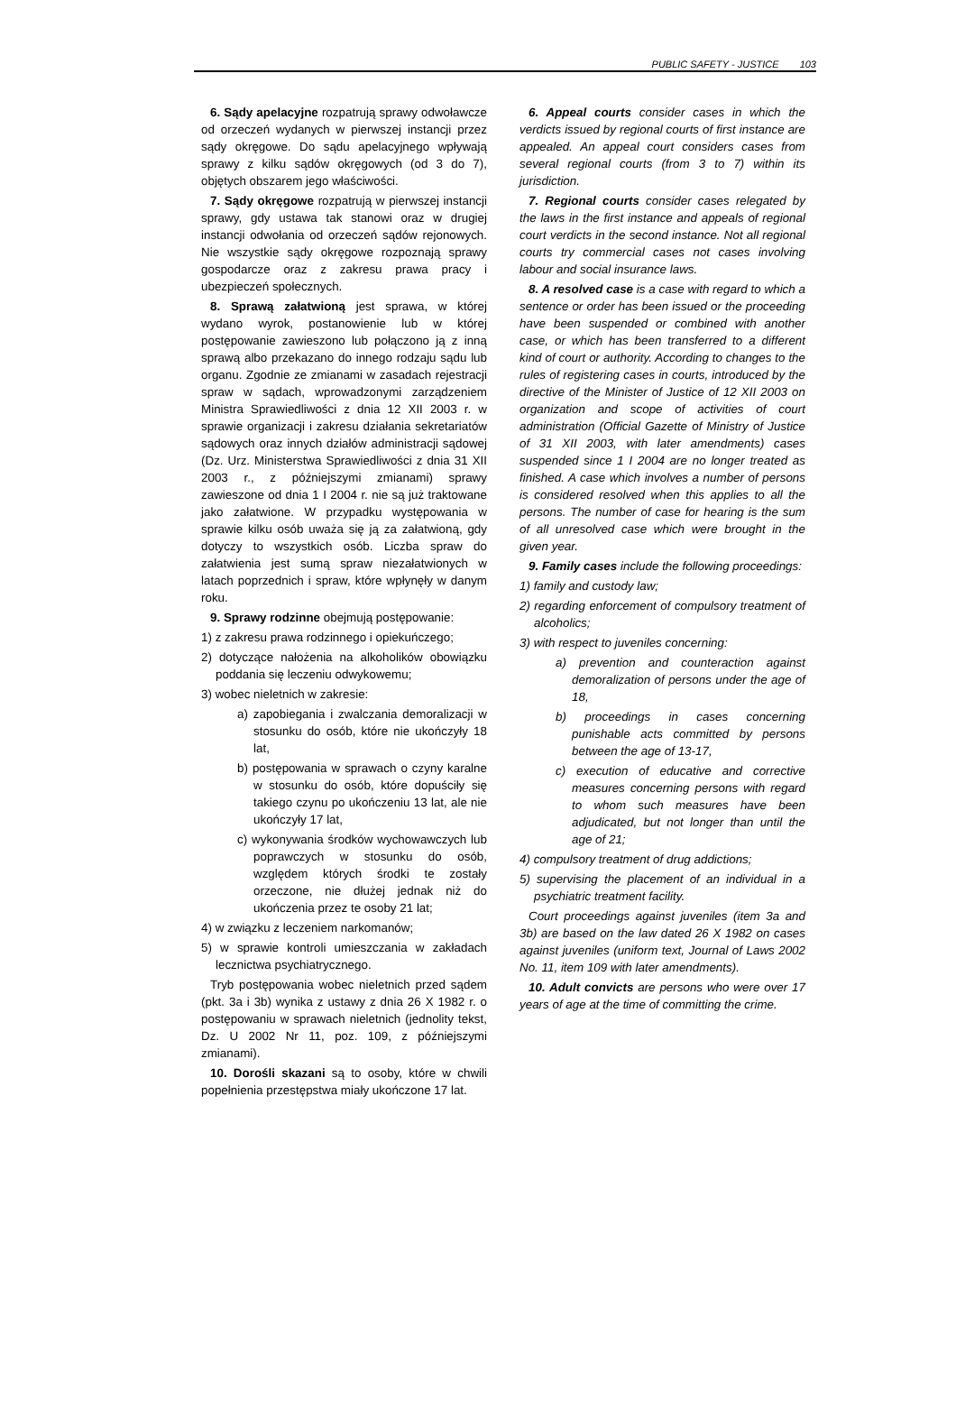PUBLIC SAFETY - JUSTICE 103
6. Sądy apelacyjne rozpatrują sprawy odwoławcze od orzeczeń wydanych w pierwszej instancji przez sądy okręgowe. Do sądu apelacyjnego wpływają sprawy z kilku sądów okręgowych (od 3 do 7), objętych obszarem jego właściwości.
7. Sądy okręgowe rozpatrują w pierwszej instancji sprawy, gdy ustawa tak stanowi oraz w drugiej instancji odwołania od orzeczeń sądów rejonowych. Nie wszystkie sądy okręgowe rozpoznają sprawy gospodarcze oraz z zakresu prawa pracy i ubezpieczeń społecznych.
8. Sprawą załatwioną jest sprawa, w której wydano wyrok, postanowienie lub w której postępowanie zawieszono lub połączono ją z inną sprawą albo przekazano do innego rodzaju sądu lub organu. Zgodnie ze zmianami w zasadach rejestracji spraw w sądach, wprowadzonymi zarządzeniem Ministra Sprawiedliwości z dnia 12 XII 2003 r. w sprawie organizacji i zakresu działania sekretariatów sądowych oraz innych działów administracji sądowej (Dz. Urz. Ministerstwa Sprawiedliwości z dnia 31 XII 2003 r., z późniejszymi zmianami) sprawy zawieszone od dnia 1 I 2004 r. nie są już traktowane jako załatwione. W przypadku występowania w sprawie kilku osób uważa się ją za załatwioną, gdy dotyczy to wszystkich osób. Liczba spraw do załatwienia jest sumą spraw niezałatwionych w latach poprzednich i spraw, które wpłynęły w danym roku.
9. Sprawy rodzinne obejmują postępowanie:
1) z zakresu prawa rodzinnego i opiekuńczego;
2) dotyczące nałożenia na alkoholików obowiązku poddania się leczeniu odwykowemu;
3) wobec nieletnich w zakresie:
a) zapobiegania i zwalczania demoralizacji w stosunku do osób, które nie ukończyły 18 lat,
b) postępowania w sprawach o czyny karalne w stosunku do osób, które dopuściły się takiego czynu po ukończeniu 13 lat, ale nie ukończyły 17 lat,
c) wykonywania środków wychowawczych lub poprawczych w stosunku do osób, względem których środki te zostały orzeczone, nie dłużej jednak niż do ukończenia przez te osoby 21 lat;
4) w związku z leczeniem narkomanów;
5) w sprawie kontroli umieszczania w zakładach lecznictwa psychiatrycznego.
Tryb postępowania wobec nieletnich przed sądem (pkt. 3a i 3b) wynika z ustawy z dnia 26 X 1982 r. o postępowaniu w sprawach nieletnich (jednolity tekst, Dz. U 2002 Nr 11, poz. 109, z późniejszymi zmianami).
10. Dorośli skazani są to osoby, które w chwili popełnienia przestępstwa miały ukończone 17 lat.
6. Appeal courts consider cases in which the verdicts issued by regional courts of first instance are appealed. An appeal court considers cases from several regional courts (from 3 to 7) within its jurisdiction.
7. Regional courts consider cases relegated by the laws in the first instance and appeals of regional court verdicts in the second instance. Not all regional courts try commercial cases not cases involving labour and social insurance laws.
8. A resolved case is a case with regard to which a sentence or order has been issued or the proceeding have been suspended or combined with another case, or which has been transferred to a different kind of court or authority. According to changes to the rules of registering cases in courts, introduced by the directive of the Minister of Justice of 12 XII 2003 on organization and scope of activities of court administration (Official Gazette of Ministry of Justice of 31 XII 2003, with later amendments) cases suspended since 1 I 2004 are no longer treated as finished. A case which involves a number of persons is considered resolved when this applies to all the persons. The number of case for hearing is the sum of all unresolved case which were brought in the given year.
9. Family cases include the following proceedings:
1) family and custody law;
2) regarding enforcement of compulsory treatment of alcoholics;
3) with respect to juveniles concerning:
a) prevention and counteraction against demoralization of persons under the age of 18,
b) proceedings in cases concerning punishable acts committed by persons between the age of 13-17,
c) execution of educative and corrective measures concerning persons with regard to whom such measures have been adjudicated, but not longer than until the age of 21;
4) compulsory treatment of drug addictions;
5) supervising the placement of an individual in a psychiatric treatment facility.
Court proceedings against juveniles (item 3a and 3b) are based on the law dated 26 X 1982 on cases against juveniles (uniform text, Journal of Laws 2002 No. 11, item 109 with later amendments).
10. Adult convicts are persons who were over 17 years of age at the time of committing the crime.